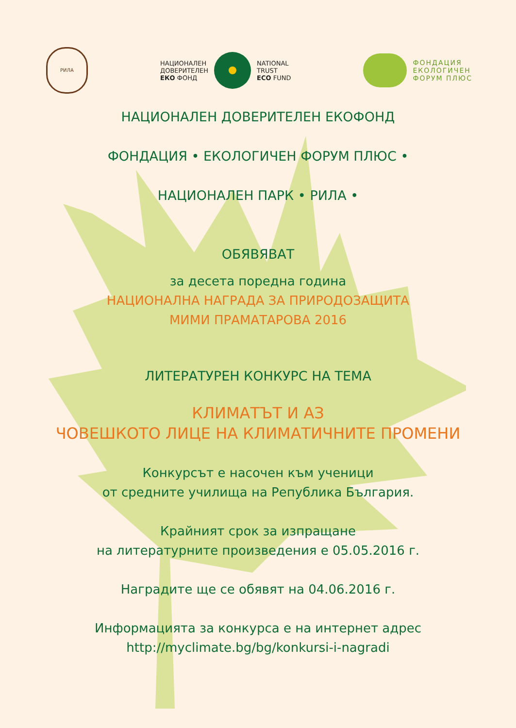РИЛА
НАЦИОНАЛЕН
ДОВЕРИТЕЛЕН
ЕКО ФОНД
NATIONAL
TRUST
ECO FUND
ФОНДАЦИЯ
ЕКОЛОГИЧЕН
ФОРУМ ПЛЮС
НАЦИОНАЛЕН ДОВЕРИТЕЛЕН ЕКОФОНД
ФОНДАЦИЯ • ЕКОЛОГИЧЕН ФОРУМ ПЛЮС •
НАЦИОНАЛЕН ПАРК • РИЛА •
ОБЯВЯВАТ
за десета поредна година
НАЦИОНАЛНА НАГРАДА ЗА ПРИРОДОЗАЩИТА
МИМИ ПРАМАТАРОВА 2016
ЛИТЕРАТУРЕН КОНКУРС НА ТЕМА
КЛИМАТЪТ И АЗ
ЧОВЕШКОТО ЛИЦЕ НА КЛИМАТИЧНИТЕ ПРОМЕНИ
Конкурсът е насочен към ученици
от средните училища на Република България.
Крайният срок за изпращане
на литературните произведения е 05.05.2016 г.
Наградите ще се обявят на 04.06.2016 г.
Информацията за конкурса е на интернет адрес
http://myclimate.bg/bg/konkursi-i-nagradi